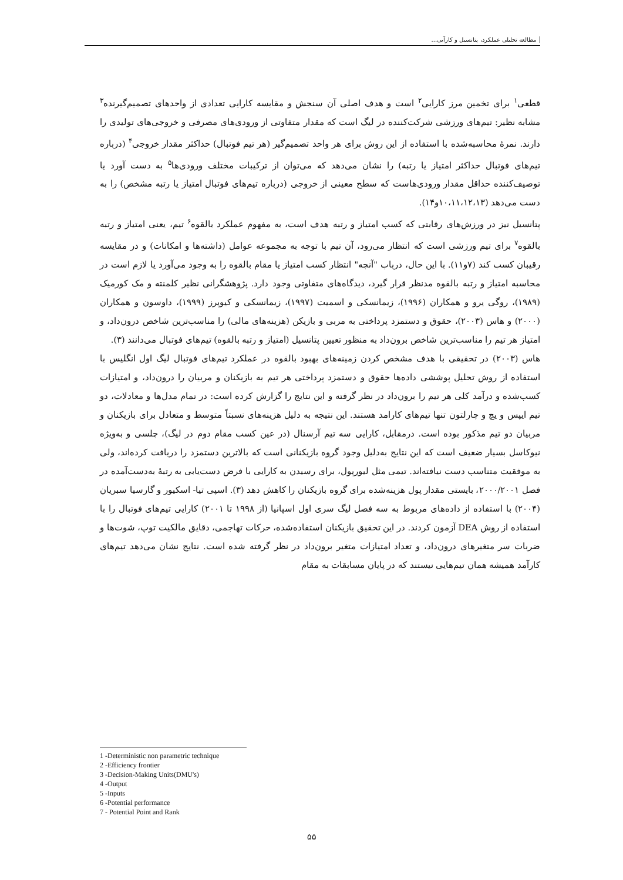مطالعه تحلیلی عملکرد، پتانسیل و کارآیی...
قطعی<sup>۱</sup> برای تخمین مرز کارایی<sup>۲</sup> است و هدف اصلی آن سنجش و مقایسه کارایی تعدادی از واحدهای تصمیم‌گیرنده<sup>۳</sup> مشابه نظیر: تیم‌های ورزشی شرکت‌کننده در لیگ است که مقدار متفاوتی از ورودی‌های مصرفی و خروجی‌های تولیدی را دارند. نمرهٔ محاسبه‌شده با استفاده از این روش برای هر واحد تصمیم‌گیر (هر تیم فوتبال) حداکثر مقدار خروجی<sup>۴</sup> (درباره تیم‌های فوتبال حداکثر امتیاز یا رتبه) را نشان می‌دهد که می‌توان از ترکیبات مختلف ورودی‌ها<sup>۵</sup> به دست آورد یا توصیف‌کننده حداقل مقدار ورودی‌هاست که سطح معینی از خروجی (درباره تیم‌های فوتبال امتیاز یا رتبه مشخص) را به دست می‌دهد (۱۰،۱۱،۱۲،۱۳و۱۴).
پتانسیل نیز در ورزش‌های رقابتی که کسب امتیاز و رتبه هدف است، به مفهوم عملکرد بالقوه<sup>۶</sup> تیم، یعنی امتیاز و رتبه بالقوه<sup>۷</sup> برای تیم ورزشی است که انتظار می‌رود، آن تیم با توجه به مجموعه عوامل (داشته‌ها و امکانات) و در مقایسه رقیبان کسب کند (۷و۱۱). با این حال، درباب "آنچه" انتظار کسب امتیاز یا مقام بالقوه را به وجود می‌آورد یا لازم است در محاسبه امتیاز و رتبه بالقوه مدنظر قرار گیرد، دیدگاه‌های متفاوتی وجود دارد. پژوهشگرانی نظیر کلمنته و مک کورمیک (۱۹۸۹)، روگی یرو و همکاران (۱۹۹۶)، زیمانسکی و اسمیت (۱۹۹۷)، زیمانسکی و کیوپرز (۱۹۹۹)، داوسون و همکاران (۲۰۰۰) و هاس (۲۰۰۳)، حقوق و دستمزد پرداختی به مربی و بازیکن (هزینه‌های مالی) را مناسب‌ترین شاخص درون‌داد، و امتیاز هر تیم را مناسب‌ترین شاخص برون‌داد به منظور تعیین پتانسیل (امتیاز و رتبه بالقوه) تیم‌های فوتبال می‌دانند (۳).
هاس (۲۰۰۳) در تحقیقی با هدف مشخص کردن زمینه‌های بهبود بالقوه در عملکرد تیم‌های فوتبال لیگ اول انگلیس با استفاده از روش تحلیل پوششی داده‌ها حقوق و دستمزد پرداختی هر تیم به بازیکنان و مربیان را درون‌داد، و امتیازات کسب‌شده و درآمد کلی هر تیم را برون‌داد در نظر گرفته و این نتایج را گزارش کرده است: در تمام مدل‌ها و معادلات، دو تیم ایپس و یچ و چارلتون تنها تیم‌های کارامد هستند. این نتیجه به دلیل هزینه‌های نسبتاً متوسط و متعادل برای بازیکنان و مربیان دو تیم مذکور بوده است. درمقابل، کارایی سه تیم آرسنال (در عین کسب مقام دوم در لیگ)، چلسی و به‌ویژه نیوکاسل بسیار ضعیف است که این نتایج به‌دلیل وجود گروه بازیکنانی است که بالاترین دستمزد را دریافت کرده‌اند، ولی به موفقیت متناسب دست نیافته‌اند. تیمی مثل لیورپول، برای رسیدن به کارایی با فرض دست‌یابی به رتبهٔ به‌دست‌آمده در فصل ۲۰۰۰/۲۰۰۱، بایستی مقدار پول هزینه‌شده برای گروه بازیکنان را کاهش دهد (۳). اسپی تیا- اسکیور و گارسیا سبریان (۲۰۰۴) با استفاده از داده‌های مربوط به سه فصل لیگ سری اول اسپانیا (از ۱۹۹۸ تا ۲۰۰۱) کارایی تیم‌های فوتبال را با استفاده از روش DEA آزمون کردند. در این تحقیق بازیکنان استفاده‌شده، حرکات تهاجمی، دقایق مالکیت توپ، شوت‌ها و ضربات سر متغیرهای درون‌داد، و تعداد امتیازات متغیر برون‌داد در نظر گرفته شده است. نتایج نشان می‌دهد تیم‌های کارآمد همیشه همان تیم‌هایی نیستند که در پایان مسابقات به مقام
1 -Deterministic non parametric technique
2 -Efficiency frontier
3 -Decision-Making Units(DMU's)
4 -Output
5 -Inputs
6 -Potential performance
7 - Potential Point and Rank
۵۵